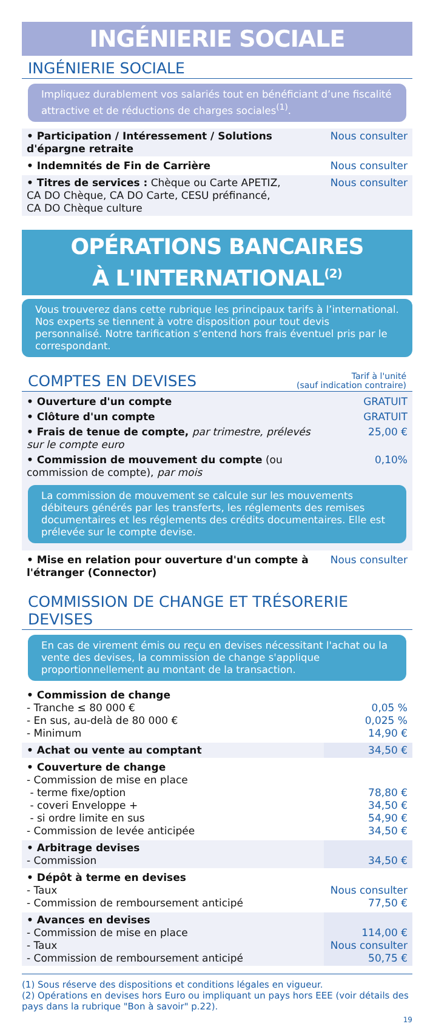INGÉNIERIE SOCIALE
INGÉNIERIE SOCIALE
Impliquez durablement vos salariés tout en bénéficiant d’une fiscalité attractive et de réductions de charges sociales<sup>(1)</sup>.
| • Participation / Intéressement / Solutions d'épargne retraite | Nous consulter |
| • Indemnités de Fin de Carrière | Nous consulter |
| • Titres de services : Chèque ou Carte APETIZ, CA DO Chèque, CA DO Carte, CESU préfinancé, CA DO Chèque culture | Nous consulter |
OPÉRATIONS BANCAIRES
À L'INTERNATIONAL<sup>(2)</sup>
Vous trouverez dans cette rubrique les principaux tarifs à l’international. Nos experts se tiennent à votre disposition pour tout devis personnalisé. Notre tarification s’entend hors frais éventuel pris par le correspondant.
COMPTES EN DEVISES Tarif à l'unité
(sauf indication contraire)
| • Ouverture d'un compte | GRATUIT |
| • Clôture d'un compte | GRATUIT |
| • Frais de tenue de compte, par trimestre, prélevés sur le compte euro | 25,00 € |
| • Commission de mouvement du compte (ou commission de compte), par mois | 0,10% |
La commission de mouvement se calcule sur les mouvements débiteurs générés par les transferts, les réglements des remises documentaires et les réglements des crédits documentaires. Elle est prélevée sur le compte devise.
| • Mise en relation pour ouverture d'un compte à l'étranger (Connector) | Nous consulter |
COMMISSION DE CHANGE ET TRÉSORERIE DEVISES
En cas de virement émis ou reçu en devises nécessitant l'achat ou la vente des devises, la commission de change s'applique proportionnellement au montant de la transaction.
| • Commission de change - Tranche ≤ 80 000 € - En sus, au-delà de 80 000 € - Minimum | 0,05 % 0,025 % 14,90 € |
| • Achat ou vente au comptant | 34,50 € |
| • Couverture de change - Commission de mise en place - terme fixe/option - coveri Enveloppe + - si ordre limite en sus - Commission de levée anticipée | 78,80 € 34,50 € 54,90 € 34,50 € |
| • Arbitrage devises - Commission | 34,50 € |
| • Dépôt à terme en devises - Taux - Commission de remboursement anticipé | Nous consulter 77,50 € |
| • Avances en devises - Commission de mise en place - Taux - Commission de remboursement anticipé | 114,00 € Nous consulter 50,75 € |
(1) Sous réserve des dispositions et conditions légales en vigueur.
(2) Opérations en devises hors Euro ou impliquant un pays hors EEE (voir détails des pays dans la rubrique "Bon à savoir" p.22).
19